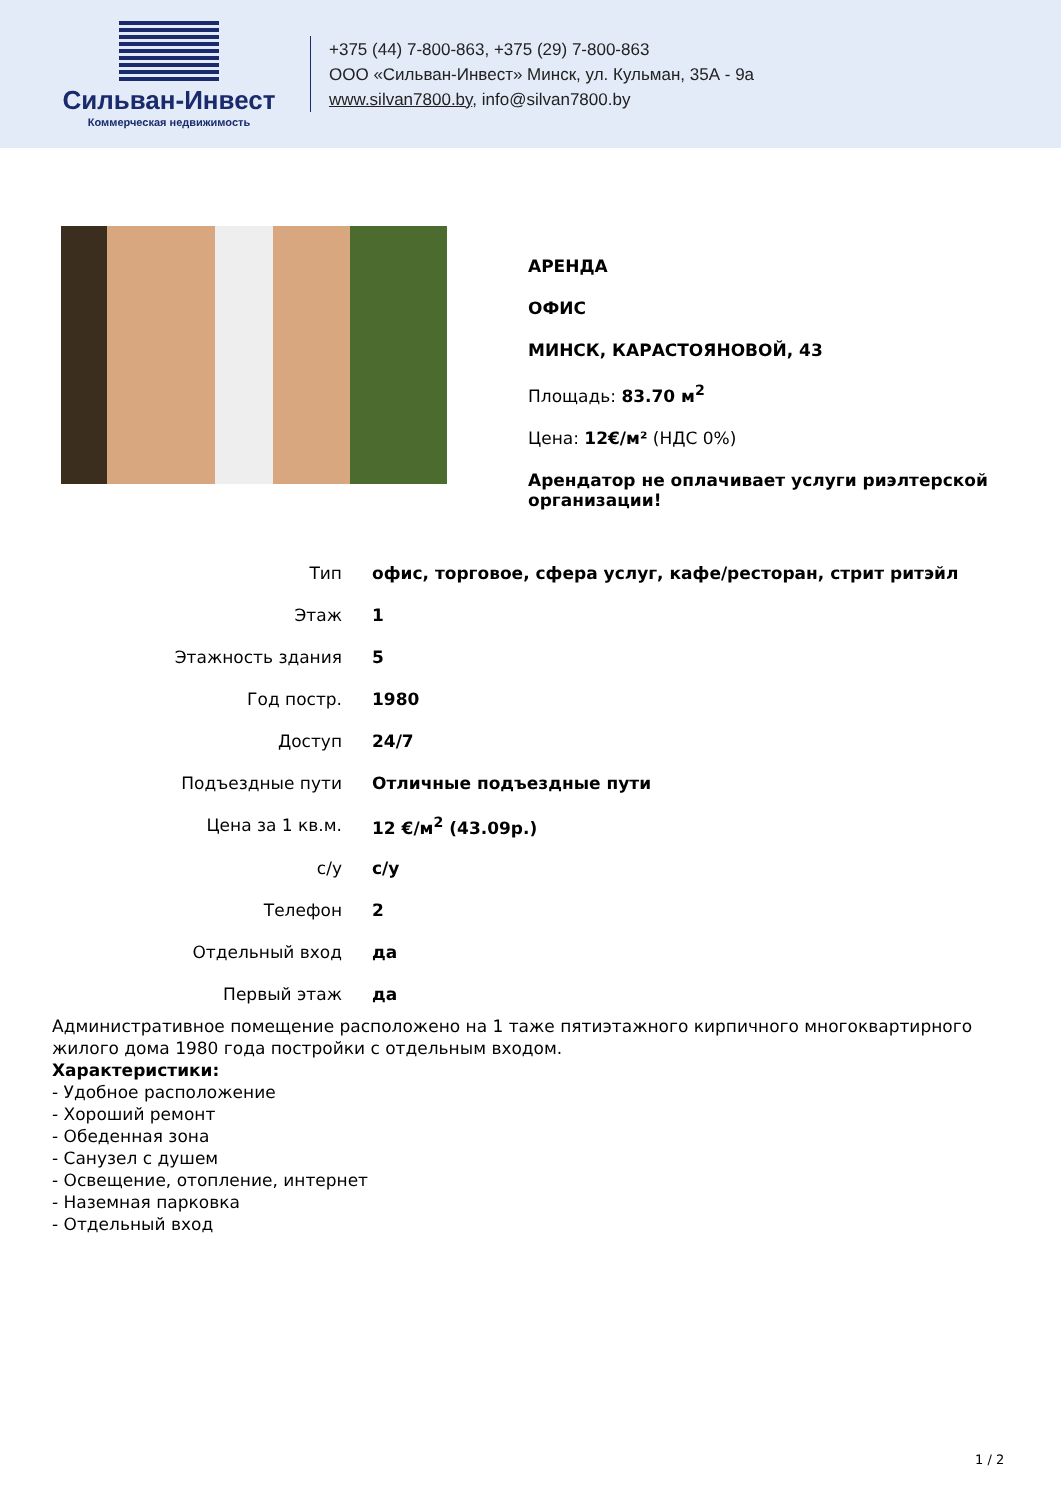Сильван-Инвест
Коммерческая недвижимость
+375 (44) 7-800-863, +375 (29) 7-800-863
ООО «Сильван-Инвест» Минск, ул. Кульман, 35А - 9а
www.silvan7800.by, info@silvan7800.by
АРЕНДА
ОФИС
МИНСК, КАРАСТОЯНОВОЙ, 43
Площадь: 83.70 м<sup>2</sup>
Цена: 12€/м² (НДС 0%)
Арендатор не оплачивает услуги риэлтерской организации!
| Тип | офис, торговое, сфера услуг, кафе/ресторан, стрит ритэйл |
| Этаж | 1 |
| Этажность здания | 5 |
| Год постр. | 1980 |
| Доступ | 24/7 |
| Подъездные пути | Отличные подъездные пути |
| Цена за 1 кв.м. | 12 €/м<sup>2</sup> (43.09р.) |
| с/у | с/у |
| Телефон | 2 |
| Отдельный вход | да |
| Первый этаж | да |
Административное помещение расположено на 1 таже пятиэтажного кирпичного многоквартирного жилого дома 1980 года постройки с отдельным входом.
Характеристики:
- Удобное расположение
- Хороший ремонт
- Обеденная зона
- Санузел с душем
- Освещение, отопление, интернет
- Наземная парковка
- Отдельный вход
1 / 2